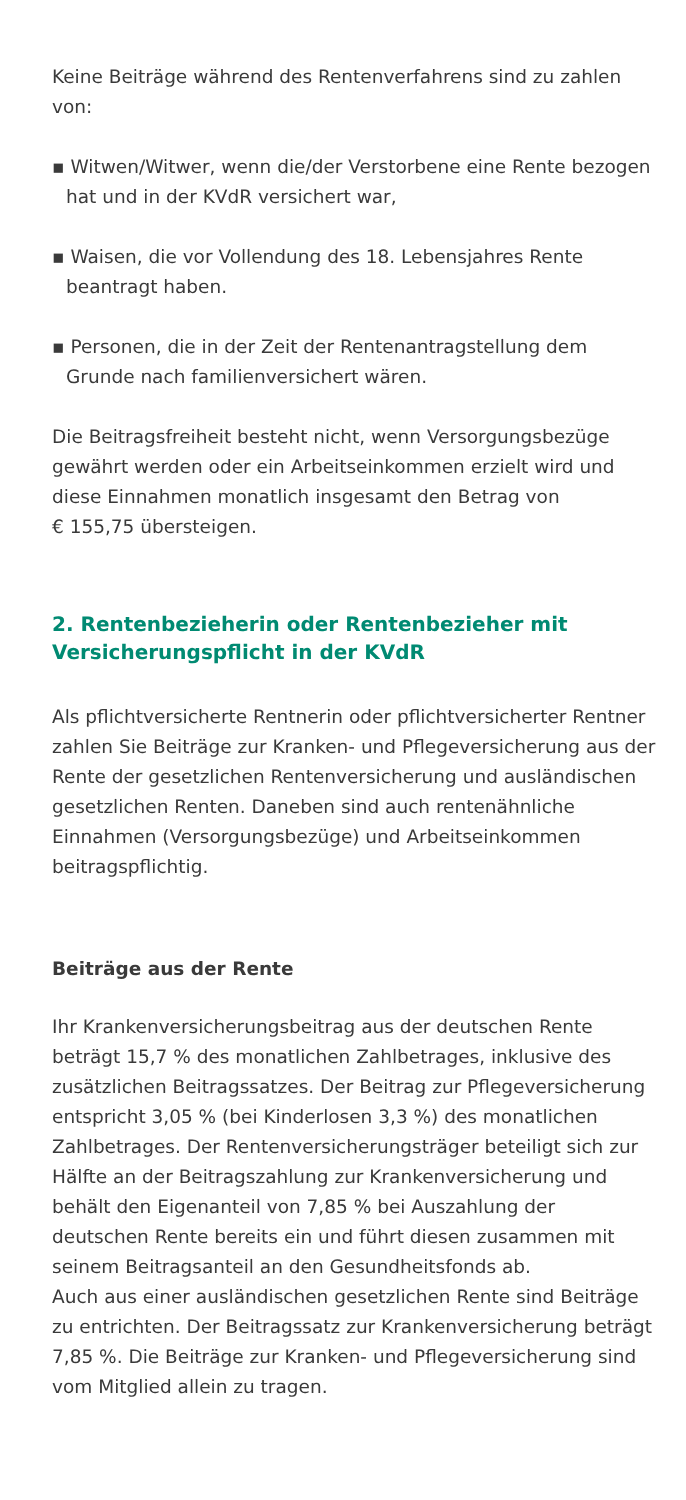Keine Beiträge während des Rentenverfahrens sind zu zahlen von:
▪ Witwen/Witwer, wenn die/der Verstorbene eine Rente bezogen hat und in der KVdR versichert war,
▪ Waisen, die vor Vollendung des 18. Lebensjahres Rente beantragt haben.
▪ Personen, die in der Zeit der Rentenantragstellung dem Grunde nach familienversichert wären.
Die Beitragsfreiheit besteht nicht, wenn Versorgungsbezüge gewährt werden oder ein Arbeitseinkommen erzielt wird und diese Einnahmen monatlich insgesamt den Betrag von
€ 155,75 übersteigen.
2. Rentenbezieherin oder Rentenbezieher mit Versicherungspflicht in der KVdR
Als pflichtversicherte Rentnerin oder pflichtversicherter Rentner zahlen Sie Beiträge zur Kranken- und Pflegeversi­cherung aus der Rente der gesetzlichen Rentenversicherung und ausländischen gesetzlichen Renten. Daneben sind auch rentenähnliche Einnahmen (Versorgungsbezüge) und Arbeits­einkommen beitragspflichtig.
Beiträge aus der Rente
Ihr Krankenversicherungsbeitrag aus der deutschen Rente beträgt 15,7 % des monatlichen Zahlbetrages, inklusive des zusätzlichen Beitragssatzes. Der Beitrag zur Pflegeversiche­rung entspricht 3,05 % (bei Kinderlosen 3,3 %) des monatlichen Zahlbetrages. Der Rentenversicherungsträger beteiligt sich zur Hälfte an der Beitragszahlung zur Krankenversicherung und behält den Eigenanteil von 7,85 % bei Auszahlung der deutschen Rente bereits ein und führt diesen zusammen mit seinem Beitragsanteil an den Gesundheitsfonds ab.
Auch aus einer ausländischen gesetzlichen Rente sind Beiträge zu entrichten. Der Beitragssatz zur Krankenversicherung beträgt 7,85 %. Die Beiträge zur Kranken- und Pflegeversiche­rung sind vom Mitglied allein zu tragen.